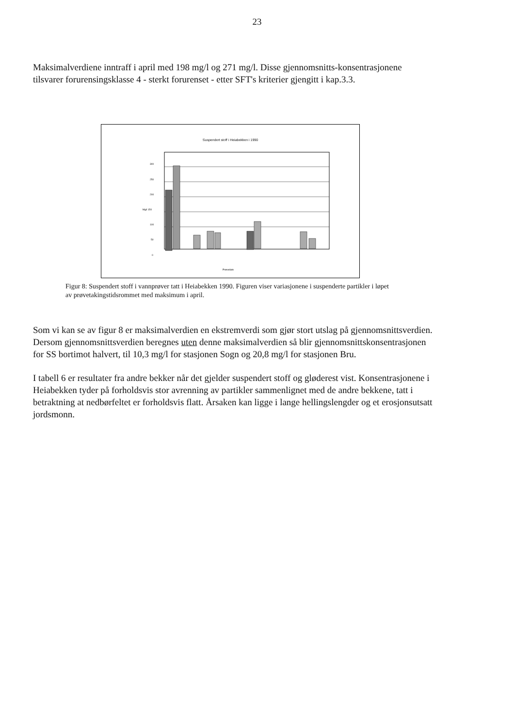23
Maksimalverdiene inntraff i april med 198 mg/l og 271 mg/l. Disse gjennomsnitts-konsentrasjonene tilsvarer forurensingsklasse 4 - sterkt forurenset - etter SFT's kriterier gjengitt i kap.3.3.
Suspendert stoff i Heiabekken i 1990
300
250
200
Mg/l 150
100
50
0
Prøvedato
Figur 8: Suspendert stoff i vannprøver tatt i Heiabekken 1990. Figuren viser variasjonene i suspenderte partikler i løpet av prøvetakingstidsrommet med maksimum i april.
Som vi kan se av figur 8 er maksimalverdien en ekstremverdi som gjør stort utslag på gjennomsnittsverdien. Dersom gjennomsnittsverdien beregnes uten denne maksimalverdien så blir gjennomsnittskonsentrasjonen for SS bortimot halvert, til 10,3 mg/l for stasjonen Sogn og 20,8 mg/l for stasjonen Bru.
I tabell 6 er resultater fra andre bekker når det gjelder suspendert stoff og gløderest vist. Konsentrasjonene i Heiabekken tyder på forholdsvis stor avrenning av partikler sammenlignet med de andre bekkene, tatt i betraktning at nedbørfeltet er forholdsvis flatt. Årsaken kan ligge i lange hellingslengder og et erosjonsutsatt jordsmonn.